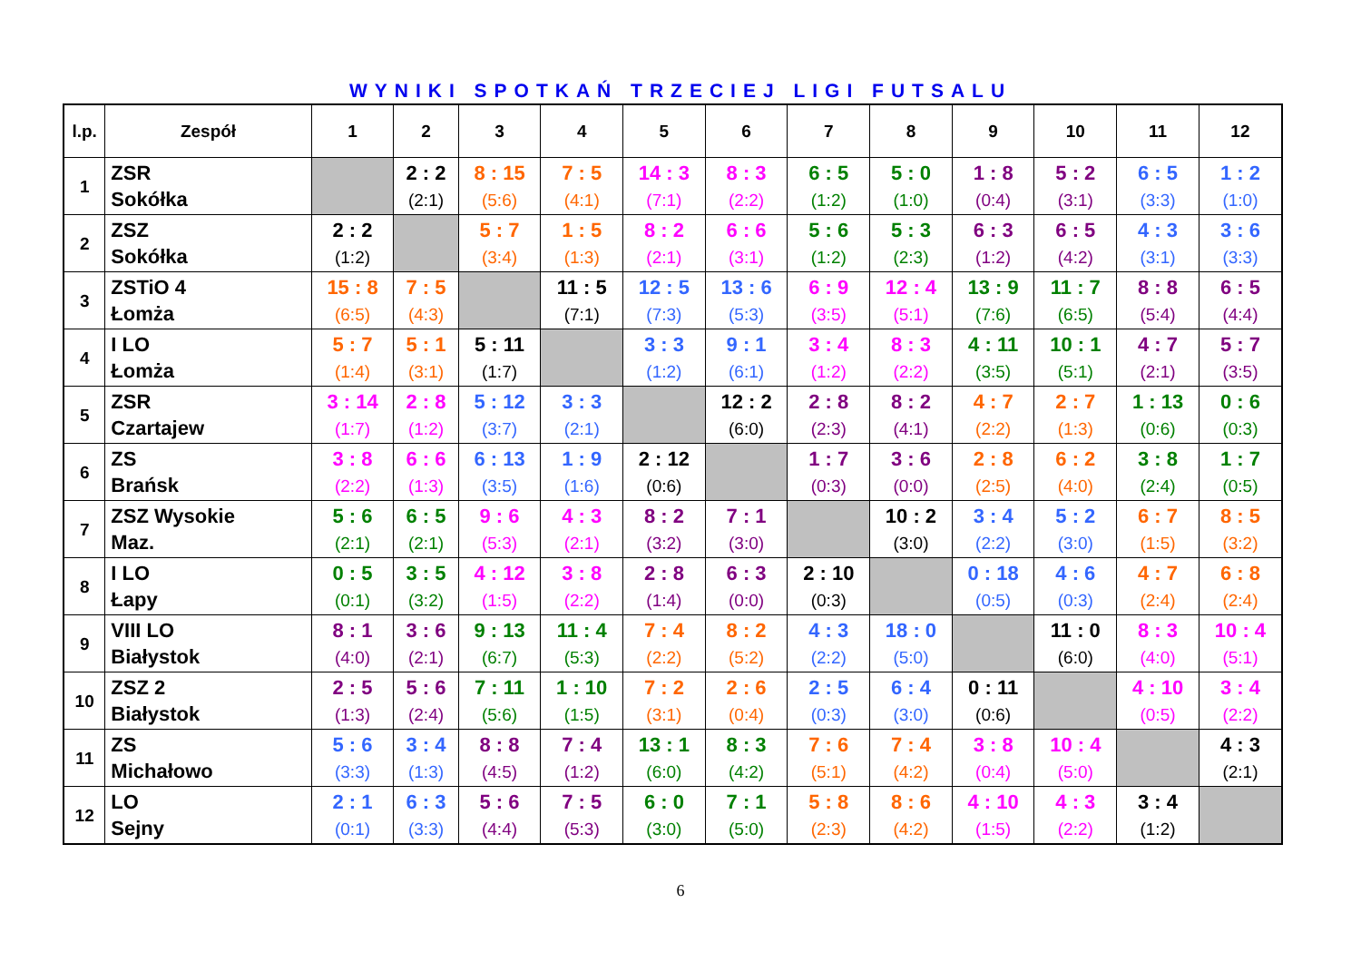WYNIKI SPOTKAŃ TRZECIEJ LIGI FUTSALU
| l.p. | Zespół | 1 | 2 | 3 | 4 | 5 | 6 | 7 | 8 | 9 | 10 | 11 | 12 |
| --- | --- | --- | --- | --- | --- | --- | --- | --- | --- | --- | --- | --- | --- |
| 1 | ZSR Sokółka | | 2 : 2 (2:1) | 8 : 15 (5:6) | 7 : 5 (4:1) | 14 : 3 (7:1) | 8 : 3 (2:2) | 6 : 5 (1:2) | 5 : 0 (1:0) | 1 : 8 (0:4) | 5 : 2 (3:1) | 6 : 5 (3:3) | 1 : 2 (1:0) |
| 2 | ZSZ Sokółka | 2 : 2 (1:2) | | 5 : 7 (3:4) | 1 : 5 (1:3) | 8 : 2 (2:1) | 6 : 6 (3:1) | 5 : 6 (1:2) | 5 : 3 (2:3) | 6 : 3 (1:2) | 6 : 5 (4:2) | 4 : 3 (3:1) | 3 : 6 (3:3) |
| 3 | ZSTiO 4 Łomża | 15 : 8 (6:5) | 7 : 5 (4:3) | | 11 : 5 (7:1) | 12 : 5 (7:3) | 13 : 6 (5:3) | 6 : 9 (3:5) | 12 : 4 (5:1) | 13 : 9 (7:6) | 11 : 7 (6:5) | 8 : 8 (5:4) | 6 : 5 (4:4) |
| 4 | I LO Łomża | 5 : 7 (1:4) | 5 : 1 (3:1) | 5 : 11 (1:7) | | 3 : 3 (1:2) | 9 : 1 (6:1) | 3 : 4 (1:2) | 8 : 3 (2:2) | 4 : 11 (3:5) | 10 : 1 (5:1) | 4 : 7 (2:1) | 5 : 7 (3:5) |
| 5 | ZSR Czartajew | 3 : 14 (1:7) | 2 : 8 (1:2) | 5 : 12 (3:7) | 3 : 3 (2:1) | | 12 : 2 (6:0) | 2 : 8 (2:3) | 8 : 2 (4:1) | 4 : 7 (2:2) | 2 : 7 (1:3) | 1 : 13 (0:6) | 0 : 6 (0:3) |
| 6 | ZS Brańsk | 3 : 8 (2:2) | 6 : 6 (1:3) | 6 : 13 (3:5) | 1 : 9 (1:6) | 2 : 12 (0:6) | | 1 : 7 (0:3) | 3 : 6 (0:0) | 2 : 8 (2:5) | 6 : 2 (4:0) | 3 : 8 (2:4) | 1 : 7 (0:5) |
| 7 | ZSZ Wysokie Maz. | 5 : 6 (2:1) | 6 : 5 (2:1) | 9 : 6 (5:3) | 4 : 3 (2:1) | 8 : 2 (3:2) | 7 : 1 (3:0) | | 10 : 2 (3:0) | 3 : 4 (2:2) | 5 : 2 (3:0) | 6 : 7 (1:5) | 8 : 5 (3:2) |
| 8 | I LO Łapy | 0 : 5 (0:1) | 3 : 5 (3:2) | 4 : 12 (1:5) | 3 : 8 (2:2) | 2 : 8 (1:4) | 6 : 3 (0:0) | 2 : 10 (0:3) | | 0 : 18 (0:5) | 4 : 6 (0:3) | 4 : 7 (2:4) | 6 : 8 (2:4) |
| 9 | VIII LO Białystok | 8 : 1 (4:0) | 3 : 6 (2:1) | 9 : 13 (6:7) | 11 : 4 (5:3) | 7 : 4 (2:2) | 8 : 2 (5:2) | 4 : 3 (2:2) | 18 : 0 (5:0) | | 11 : 0 (6:0) | 8 : 3 (4:0) | 10 : 4 (5:1) |
| 10 | ZSZ 2 Białystok | 2 : 5 (1:3) | 5 : 6 (2:4) | 7 : 11 (5:6) | 1 : 10 (1:5) | 7 : 2 (3:1) | 2 : 6 (0:4) | 2 : 5 (0:3) | 6 : 4 (3:0) | 0 : 11 (0:6) | | 4 : 10 (0:5) | 3 : 4 (2:2) |
| 11 | ZS Michałowo | 5 : 6 (3:3) | 3 : 4 (1:3) | 8 : 8 (4:5) | 7 : 4 (1:2) | 13 : 1 (6:0) | 8 : 3 (4:2) | 7 : 6 (5:1) | 7 : 4 (4:2) | 3 : 8 (0:4) | 10 : 4 (5:0) | | 4 : 3 (2:1) |
| 12 | LO Sejny | 2 : 1 (0:1) | 6 : 3 (3:3) | 5 : 6 (4:4) | 7 : 5 (5:3) | 6 : 0 (3:0) | 7 : 1 (5:0) | 5 : 8 (2:3) | 8 : 6 (4:2) | 4 : 10 (1:5) | 4 : 3 (2:2) | 3 : 4 (1:2) | |
6